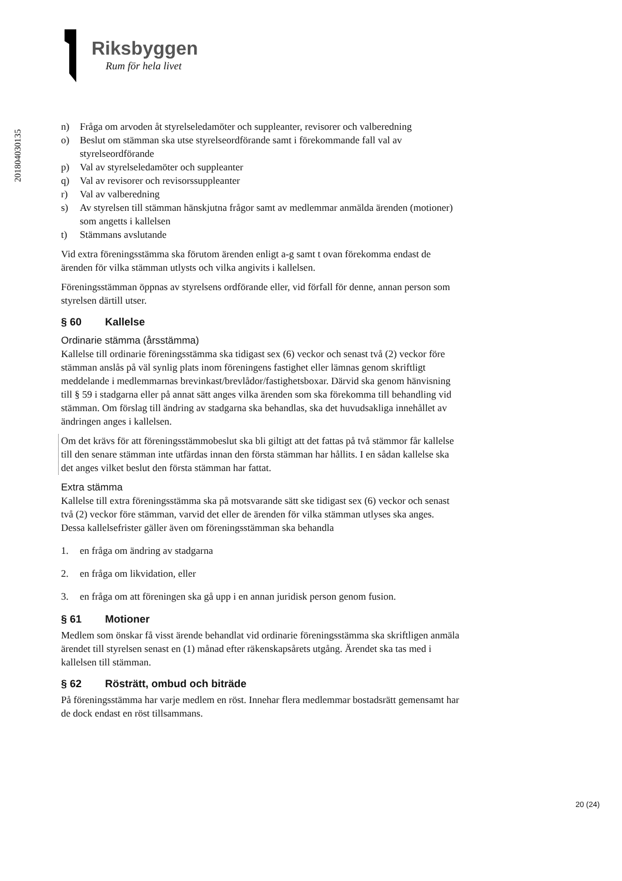Riksbyggen
Rum för hela livet
201804030135
n) Fråga om arvoden åt styrelseledamöter och suppleanter, revisorer och valberedning
o) Beslut om stämman ska utse styrelseordförande samt i förekommande fall val av styrelseordförande
p) Val av styrelseledamöter och suppleanter
q) Val av revisorer och revisorssuppleanter
r) Val av valberedning
s) Av styrelsen till stämman hänskjutna frågor samt av medlemmar anmälda ärenden (motioner) som angetts i kallelsen
t) Stämmans avslutande
Vid extra föreningsstämma ska förutom ärenden enligt a-g samt t ovan förekomma endast de ärenden för vilka stämman utlysts och vilka angivits i kallelsen.
Föreningsstämman öppnas av styrelsens ordförande eller, vid förfall för denne, annan person som styrelsen därtill utser.
§ 60 Kallelse
Ordinarie stämma (årsstämma)
Kallelse till ordinarie föreningsstämma ska tidigast sex (6) veckor och senast två (2) veckor före stämman anslås på väl synlig plats inom föreningens fastighet eller lämnas genom skriftligt meddelande i medlemmarnas brevinkast/brevlådor/fastighetsboxar. Därvid ska genom hänvisning till § 59 i stadgarna eller på annat sätt anges vilka ärenden som ska förekomma till behandling vid stämman. Om förslag till ändring av stadgarna ska behandlas, ska det huvudsakliga innehållet av ändringen anges i kallelsen.
Om det krävs för att föreningsstämmobeslut ska bli giltigt att det fattas på två stämmor får kallelse till den senare stämman inte utfärdas innan den första stämman har hållits. I en sådan kallelse ska det anges vilket beslut den första stämman har fattat.
Extra stämma
Kallelse till extra föreningsstämma ska på motsvarande sätt ske tidigast sex (6) veckor och senast två (2) veckor före stämman, varvid det eller de ärenden för vilka stämman utlyses ska anges. Dessa kallelsefrister gäller även om föreningsstämman ska behandla
1. en fråga om ändring av stadgarna
2. en fråga om likvidation, eller
3. en fråga om att föreningen ska gå upp i en annan juridisk person genom fusion.
§ 61 Motioner
Medlem som önskar få visst ärende behandlat vid ordinarie föreningsstämma ska skriftligen anmäla ärendet till styrelsen senast en (1) månad efter räkenskapsårets utgång. Ärendet ska tas med i kallelsen till stämman.
§ 62 Rösträtt, ombud och biträde
På föreningsstämma har varje medlem en röst. Innehar flera medlemmar bostadsrätt gemensamt har de dock endast en röst tillsammans.
20 (24)